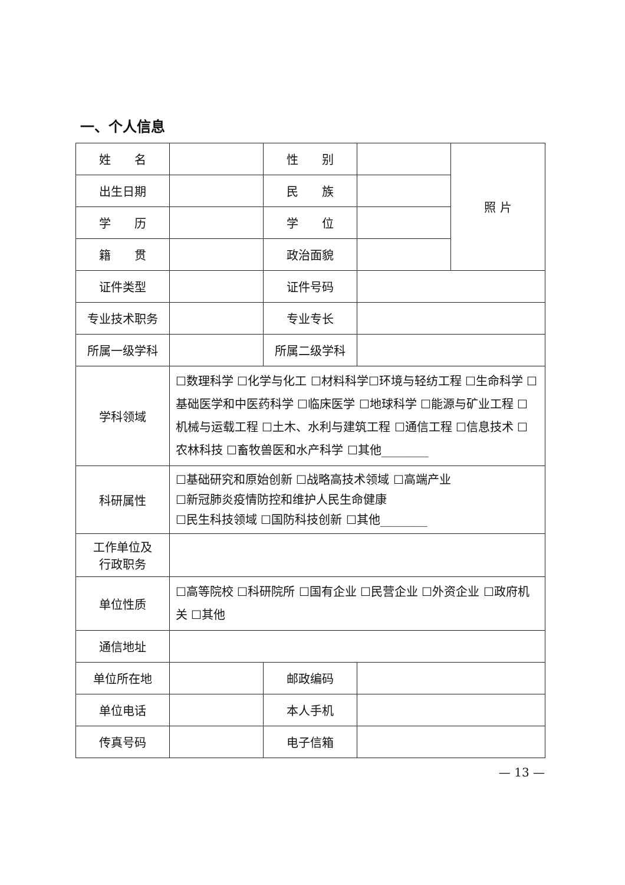一、个人信息
| 姓 名 | | 性 别 | | 照 片 |
| 出生日期 | | 民 族 | | |
| 学 历 | | 学 位 | | |
| 籍 贯 | | 政治面貌 | | |
| 证件类型 | | 证件号码 | | |
| 专业技术职务 | | 专业专长 | | |
| 所属一级学科 | | 所属二级学科 | | |
| 学科领域 | ☐数理科学 ☐化学与化工 ☐材料科学☐环境与轻纺工程 ☐生命科学 ☐基础医学和中医药科学 ☐临床医学 ☐地球科学 ☐能源与矿业工程 ☐机械与运载工程 ☐土木、水利与建筑工程 ☐通信工程 ☐信息技术 ☐农林科技 ☐畜牧兽医和水产科学 ☐其他________ | | | |
| 科研属性 | ☐基础研究和原始创新 ☐战略高技术领域 ☐高端产业 ☐新冠肺炎疫情防控和维护人民生命健康 ☐民生科技领域 ☐国防科技创新 ☐其他________ | | | |
| 工作单位及 行政职务 | | | | |
| 单位性质 | ☐高等院校 ☐科研院所 ☐国有企业 ☐民营企业 ☐外资企业 ☐政府机关 ☐其他 | | | |
| 通信地址 | | | | |
| 单位所在地 | | 邮政编码 | | |
| 单位电话 | | 本人手机 | | |
| 传真号码 | | 电子信箱 | | |
— 13 —